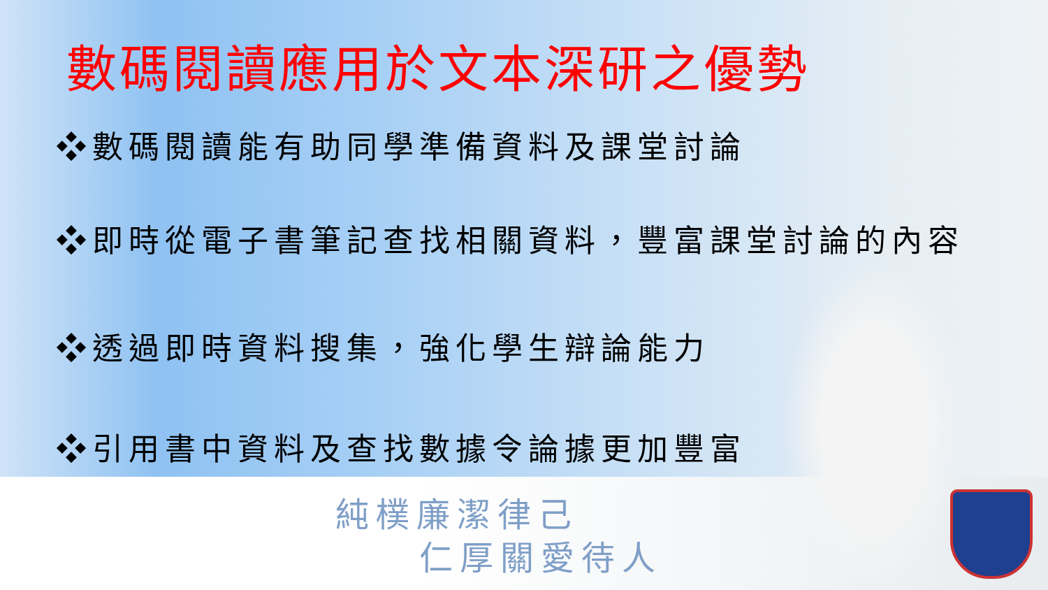數碼閱讀應用於文本深研之優勢
❖數碼閱讀能有助同學準備資料及課堂討論
❖即時從電子書筆記查找相關資料，豐富課堂討論的內容
❖透過即時資料搜集，強化學生辯論能力
❖引用書中資料及查找數據令論據更加豐富
純樸廉潔律己
仁厚關愛待人